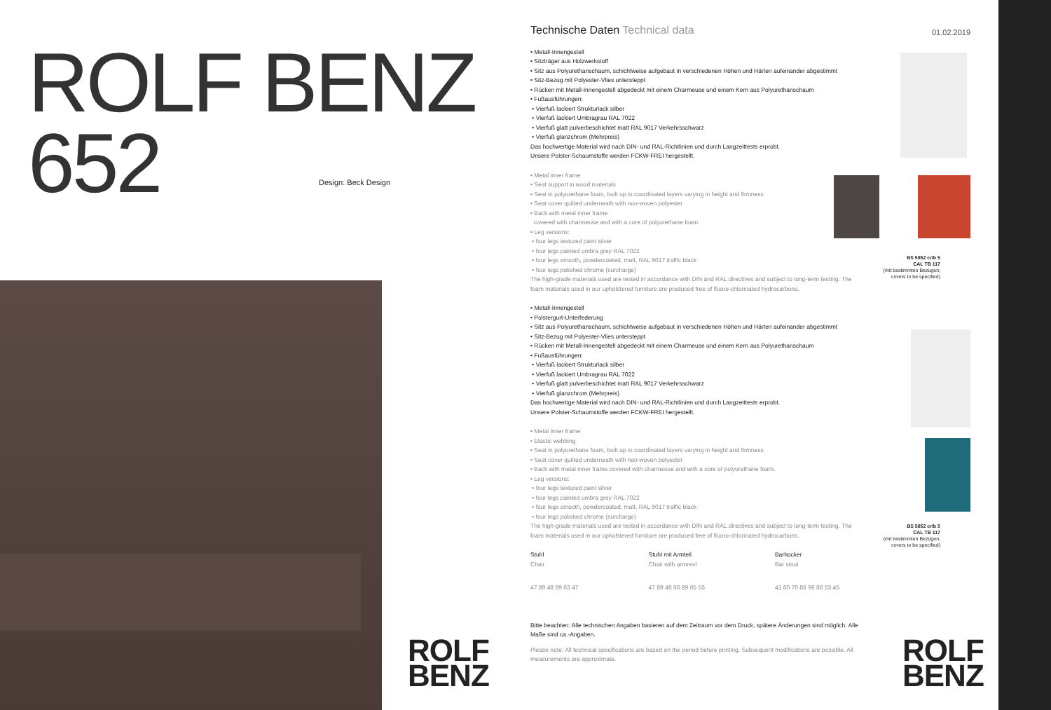ROLF BENZ
652
Design: Beck Design
ROLF
BENZ
01.02.2019
Technische Daten Technical data
• Metall-Innengestell
• Sitzträger aus Holzwerkstoff
• Sitz aus Polyurethanschaum, schichtweise aufgebaut in verschiedenen Höhen und Härten aufeinander abgestimmt
• Sitz-Bezug mit Polyester-Vlies unterstep­pt
• Rücken mit Metall-Innengestell abgedeckt mit einem Charmeuse und einem Kern aus Polyurethanschaum
• Fußausführungen:
• Vierfuß lackiert Strukturlack silber
• Vierfuß lackiert Umbragrau RAL 7022
• Vierfuß glatt pulverbeschichtet matt RAL 9017 Verkehrsschwarz
• Vierfuß glanzchrom (Mehrpreis)
Das hochwertige Material wird nach DIN- und RAL-Richtlinien und durch Langzeittests erprobt.
Unsere Polster-Schaumstoffe werden FCKW-FREI hergestellt.
• Metal inner frame
• Seat support in wood materials
• Seat in polyurethane foam, built up in coordinated layers varying in height and firmness
• Seat cover quilted underneath with non-woven polyester
• Back with metal inner frame
covered with charmeuse and with a core of polyurethane foam.
• Leg versions:
• four legs textured paint silver
• four legs painted umbra grey RAL 7022
• four legs smooth, powdercoated, matt, RAL 9017 traffic black
• four legs polished chrome (surcharge)
The high-grade materials used are tested in accordance with DIN and RAL directives and subject to long-term testing. The foam materials used in our upholstered furniture are produced free of fluoro-chlorinated hydrocarbons.
• Metall-Innengestell
• Polstergurt-Unterfederung
• Sitz aus Polyurethanschaum, schichtweise aufgebaut in verschiedenen Höhen und Härten aufeinander abgestimmt
• Sitz-Bezug mit Polyester-Vlies unterstep­pt
• Rücken mit Metall-Innengestell abgedeckt mit einem Charmeuse und einem Kern aus Polyurethanschaum
• Fußausführungen:
• Vierfuß lackiert Strukturlack silber
• Vierfuß lackiert Umbragrau RAL 7022
• Vierfuß glatt pulverbeschichtet matt RAL 9017 Verkehrsschwarz
• Vierfuß glanzchrom (Mehrpreis)
Das hochwertige Material wird nach DIN- und RAL-Richtlinien und durch Langzeittests erprobt.
Unsere Polster-Schaumstoffe werden FCKW-FREI hergestellt.
• Metal inner frame
• Elastic webbing
• Seat in polyurethane foam, built up in coordinated layers varying in height and firmness
• Seat cover quilted underneath with non-woven polyester
• Back with metal inner frame covered with charmeuse and with a core of polyurethane foam.
• Leg versions:
• four legs textured paint silver
• four legs painted umbra grey RAL 7022
• four legs smooth, powdercoated, matt, RAL 9017 traffic black
• four legs polished chrome (surcharge)
The high-grade materials used are tested in accordance with DIN and RAL directives and subject to long-term testing. The foam materials used in our upholstered furniture are produced free of fluoro-chlorinated hydrocarbons.
Stuhl
Chair
47 89 48 89 63 47
Stuhl mit Armteil
Chair with armrest
47 89 48 66 89 65 55
Barhocker
Bar stool
41 80 70 86 96 86 53 45
Bitte beachten: Alle technischen Angaben basieren auf dem Zeitraum vor dem Druck, spätere Änderungen sind möglich. Alle Maße sind ca.-Angaben.
Please note: All technical specifications are based on the period before printing. Subsequent modifications are possible. All measurements are approximate.
BS 5852 crib 5
CAL TB 117
(mit bestimmten Bezügen;
covers to be specified)
BS 5852 crib 5
CAL TB 117
(mit bestimmten Bezügen;
covers to be specified)
ROLF
BENZ